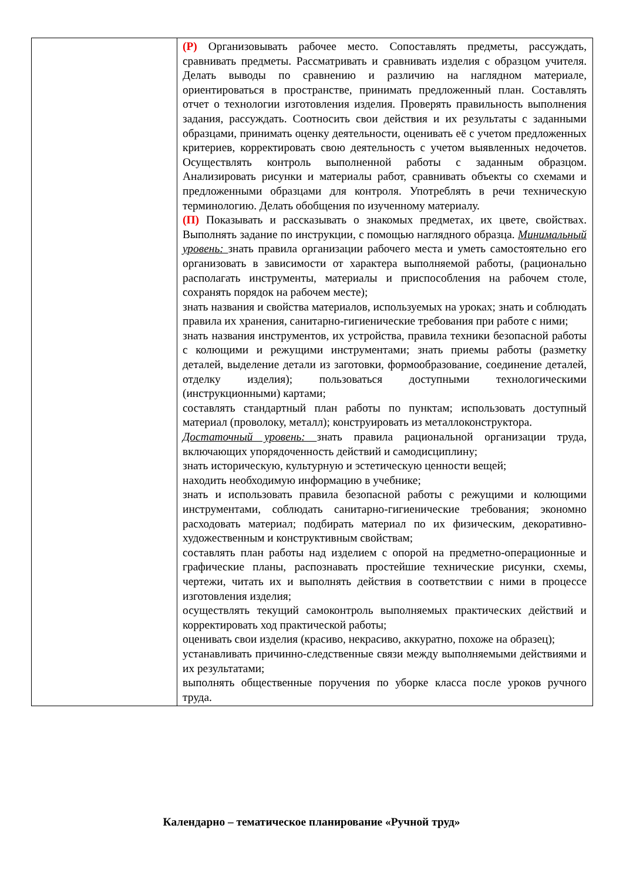| | (Р) Организовывать рабочее место. Сопоставлять предметы, рассуждать, сравнивать предметы. Рассматривать и сравнивать изделия с образцом учителя. Делать выводы по сравнению и различию на наглядном материале, ориентироваться в пространстве, принимать предложенный план. Составлять отчет о технологии изготовления изделия. Проверять правильность выполнения задания, рассуждать. Соотносить свои действия и их результаты с заданными образцами, принимать оценку деятельности, оценивать её с учетом предложенных критериев, корректировать свою деятельность с учетом выявленных недочетов. Осуществлять контроль выполненной работы с заданным образцом. Анализировать рисунки и материалы работ, сравнивать объекты со схемами и предложенными образцами для контроля. Употреблять в речи техническую терминологию. Делать обобщения по изученному материалу. (П) Показывать и рассказывать о знакомых предметах, их цвете, свойствах. Выполнять задание по инструкции, с помощью наглядного образца. Минимальный уровень: знать правила организации рабочего места и уметь самостоятельно его организовать в зависимости от характера выполняемой работы, (рационально располагать инструменты, материалы и приспособления на рабочем столе, сохранять порядок на рабочем месте); знать названия и свойства материалов, используемых на уроках; знать и соблюдать правила их хранения, санитарно-гигиенические требования при работе с ними; знать названия инструментов, их устройства, правила техники безопасной работы с колющими и режущими инструментами; знать приемы работы (разметку деталей, выделение детали из заготовки, формообразование, соединение деталей, отделку изделия); пользоваться доступными технологическими (инструкционными) картами; составлять стандартный план работы по пунктам; использовать доступный материал (проволоку, металл); конструировать из металлоконструктора. Достаточный уровень: знать правила рациональной организации труда, включающих упорядоченность действий и самодисциплину; знать историческую, культурную и эстетическую ценности вещей; находить необходимую информацию в учебнике; знать и использовать правила безопасной работы с режущими и колющими инструментами, соблюдать санитарно-гигиенические требования; экономно расходовать материал; подбирать материал по их физическим, декоративно-художественным и конструктивным свойствам; составлять план работы над изделием с опорой на предметно-операционные и графические планы, распознавать простейшие технические рисунки, схемы, чертежи, читать их и выполнять действия в соответствии с ними в процессе изготовления изделия; осуществлять текущий самоконтроль выполняемых практических действий и корректировать ход практической работы; оценивать свои изделия (красиво, некрасиво, аккуратно, похоже на образец); устанавливать причинно-следственные связи между выполняемыми действиями и их результатами; выполнять общественные поручения по уборке класса после уроков ручного труда. |
Календарно – тематическое планирование «Ручной труд»